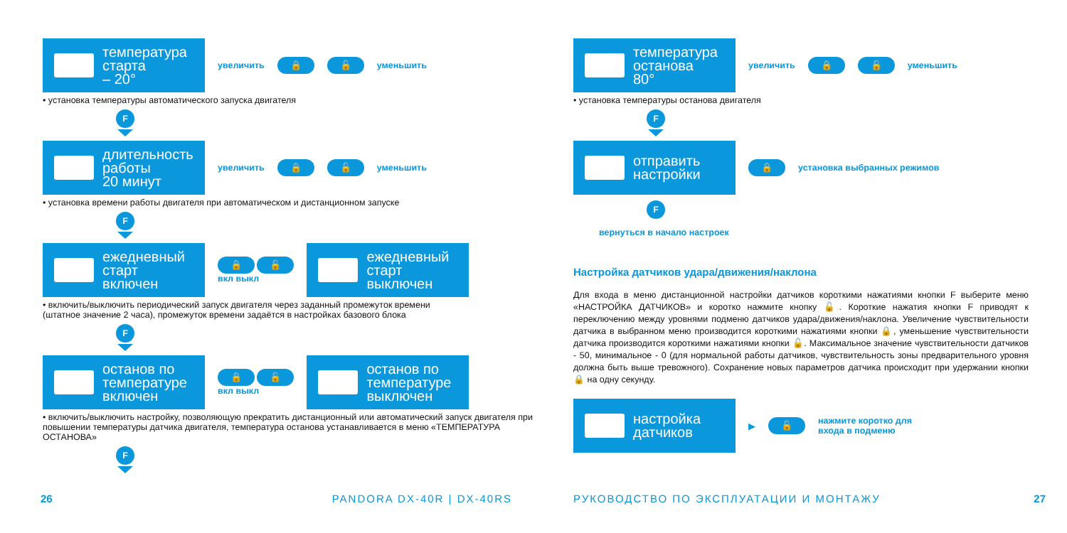температура
старта
– 20°
увеличить 🔒 🔓 уменьшить
• установка температуры автоматического запуска двигателя
F
длительность
работы
20 минут
увеличить 🔒 🔓 уменьшить
• установка времени работы двигателя при автоматическом и дистанционном запуске
F
ежедневный
старт
включен
🔒 🔓
вкл выкл
ежедневный
старт
выключен
• включить/выключить периодический запуск двигателя через заданный промежуток времени
(штатное значение 2 часа), промежуток времени задаётся в настройках базового блока
F
останов по
температуре
включен
🔒 🔓
вкл выкл
останов по
температуре
выключен
• включить/выключить настройку, позволяющую прекратить дистанционный или автоматический запуск двигателя при повышении температуры датчика двигателя, температура останова устанавливается в меню «ТЕМПЕРАТУРА ОСТАНОВА»
F
26 PANDORA DX-40R | DX-40RS
температура
останова
80°
увеличить 🔒 🔓 уменьшить
• установка температуры останова двигателя
F
отправить
настройки
🔒 установка выбранных режимов
F
вернуться в начало настроек
Настройка датчиков удара/движения/наклона
Для входа в меню дистанционной настройки датчиков короткими нажатиями кнопки F выберите меню «НАСТРОЙКА ДАТЧИКОВ» и коротко нажмите кнопку 🔓. Короткие нажатия кнопки F приводят к переключению между уровнями подменю датчиков удара/движения/наклона. Увеличение чувствительности датчика в выбранном меню производится короткими нажатиями кнопки 🔒, уменьшение чувствительности датчика производится короткими нажатиями кнопки 🔓. Максимальное значение чувствительности датчиков - 50, минимальное - 0 (для нормальной работы датчиков, чувствительность зоны предварительного уровня должна быть выше тревожного). Сохранение новых параметров датчика происходит при удержании кнопки 🔒 на одну секунду.
настройка
датчиков
▶ 🔓 нажмите коротко для
входа в подменю
РУКОВОДСТВО ПО ЭКСПЛУАТАЦИИ И МОНТАЖУ 27